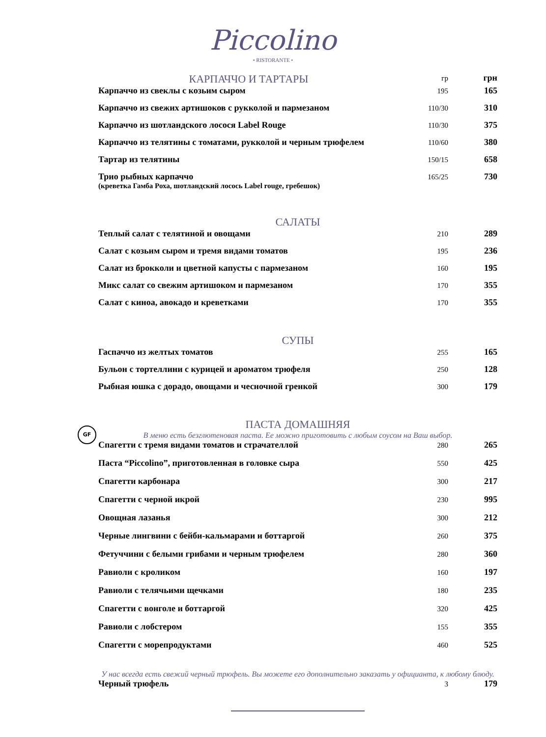Piccolino
• RISTORANTE •
| КАРПАЧЧО И ТАРТАРЫ | гр | грн |
| Карпаччо из свеклы с козьим сыром | 195 | 165 |
| Карпаччо из свежих артишоков с рукколой и пармезаном | 110/30 | 310 |
| Карпаччо из шотландского лосося Label Rouge | 110/30 | 375 |
| Карпаччо из телятины с томатами, рукколой и черным трюфелем | 110/60 | 380 |
| Тартар из телятины | 150/15 | 658 |
| Трио рыбных карпаччо (креветка Гамба Роха, шотландский лосось Label rouge, гребешок) | 165/25 | 730 |
| САЛАТЫ | | |
| Теплый салат с телятиной и овощами | 210 | 289 |
| Салат с козьим сыром и тремя видами томатов | 195 | 236 |
| Салат из брокколи и цветной капусты с пармезаном | 160 | 195 |
| Микс салат со свежим артишоком и пармезаном | 170 | 355 |
| Салат с киноа, авокадо и креветками | 170 | 355 |
| СУПЫ | | |
| Гаспаччо из желтых томатов | 255 | 165 |
| Бульон с тортеллини с курицей и ароматом трюфеля | 250 | 128 |
| Рыбная юшка с дорадо, овощами и чесночной гренкой | 300 | 179 |
| ПАСТА ДОМАШНЯЯ В меню есть безглютеновая паста. Ее можно приготовить с любым соусом на Ваш выбор. | | |
| Спагетти с тремя видами томатов и страчателлой | 280 | 265 |
| Паста “Piccolino”, приготовленная в головке сыра | 550 | 425 |
| Спагетти карбонара | 300 | 217 |
| Спагетти с черной икрой | 230 | 995 |
| Овощная лазанья | 300 | 212 |
| Черные лингвини с бейби-кальмарами и боттаргой | 260 | 375 |
| Фетуччини с белыми грибами и черным трюфелем | 280 | 360 |
| Равиоли с кроликом | 160 | 197 |
| Равиоли с телячьими щечками | 180 | 235 |
| Спагетти с вонголе и боттаргой | 320 | 425 |
| Равиоли с лобстером | 155 | 355 |
| Спагетти с морепродуктами | 460 | 525 |
| У нас всегда есть свежий черный трюфель. Вы можете его дополнительно заказать у официанта, к любому блюду. | | |
| Черный трюфель | 3 | 179 |
GF